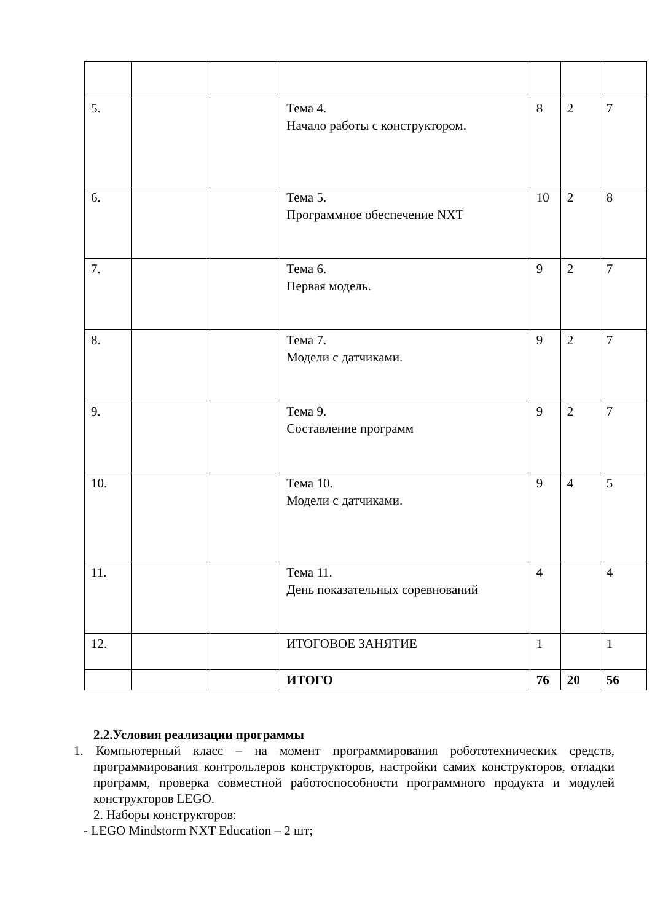| 5. | | | Тема 4. Начало работы с конструктором. | 8 | 2 | 7 |
| 6. | | | Тема 5. Программное обеспечение NXT | 10 | 2 | 8 |
| 7. | | | Тема 6. Первая модель. | 9 | 2 | 7 |
| 8. | | | Тема 7. Модели с датчиками. | 9 | 2 | 7 |
| 9. | | | Тема 9. Составление программ | 9 | 2 | 7 |
| 10. | | | Тема 10. Модели с датчиками. | 9 | 4 | 5 |
| 11. | | | Тема 11. День показательных соревнований | 4 | | 4 |
| 12. | | | ИТОГОВОЕ ЗАНЯТИЕ | 1 | | 1 |
| | | | ИТОГО | 76 | 20 | 56 |
2.2.Условия реализации программы
1. Компьютерный класс – на момент программирования робототехнических средств, программирования контрольлеров конструкторов, настройки самих конструкторов, отладки программ, проверка совместной работоспособности программного продукта и модулей конструкторов LEGO.
2. Наборы конструкторов:
- LEGO Mindstorm NXT Education – 2 шт;